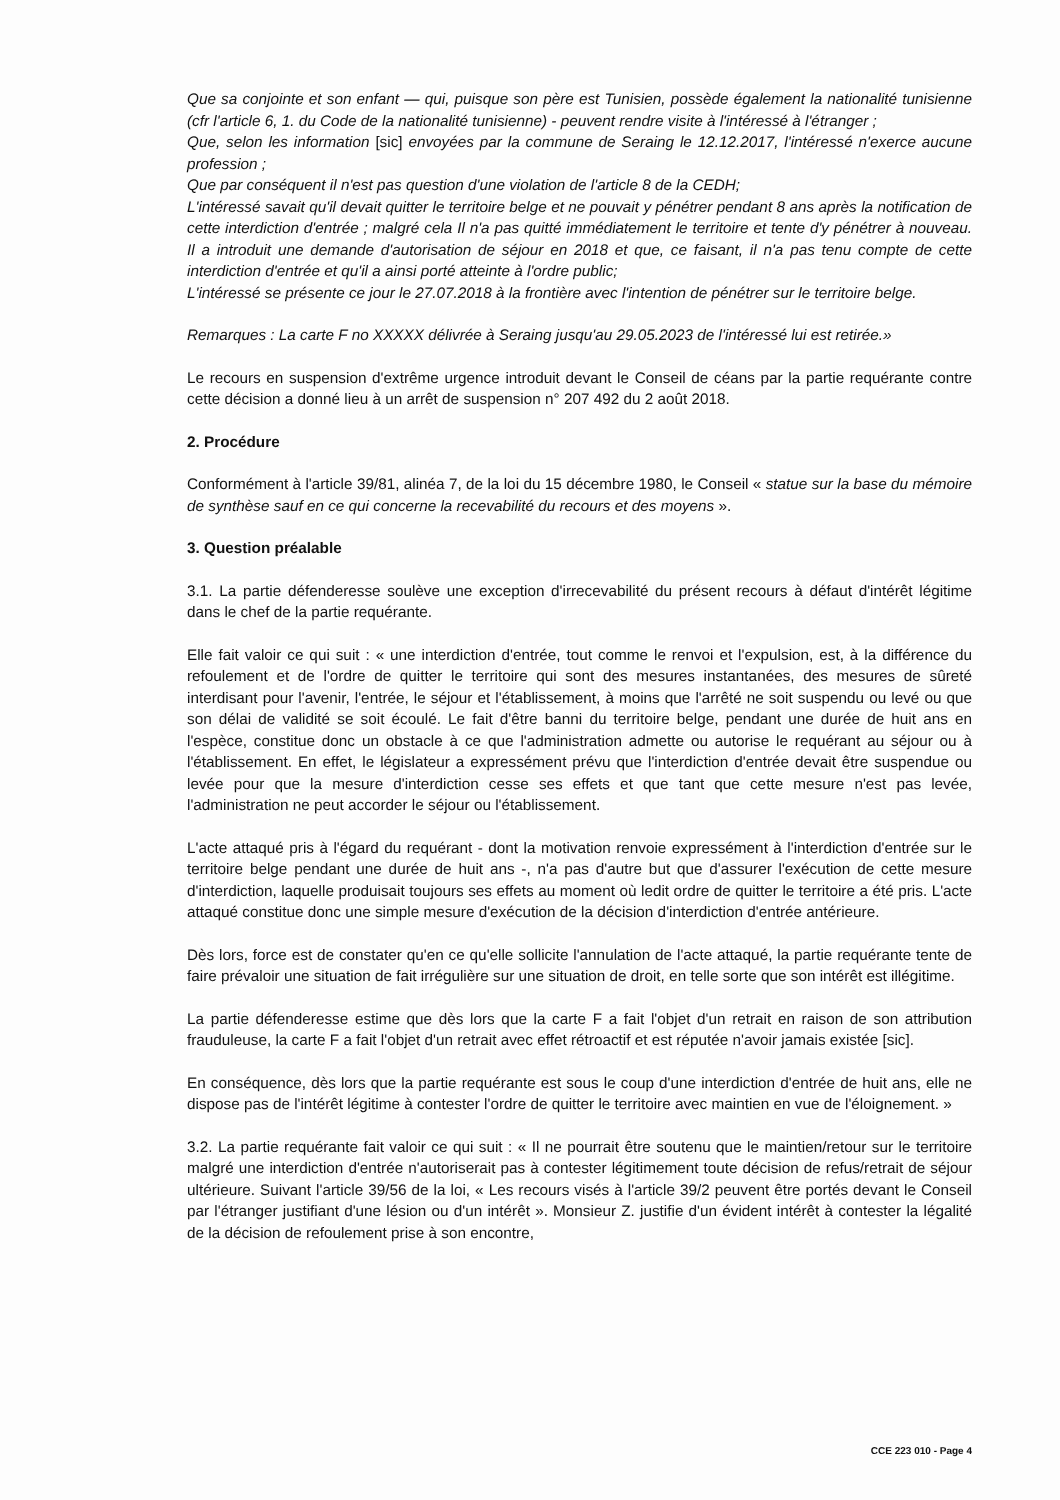Que sa conjointe et son enfant — qui, puisque son père est Tunisien, possède également la nationalité tunisienne (cfr l'article 6, 1. du Code de la nationalité tunisienne) - peuvent rendre visite à l'intéressé à l'étranger ;
Que, selon les information [sic] envoyées par la commune de Seraing le 12.12.2017, l'intéressé n'exerce aucune profession ;
Que par conséquent il n'est pas question d'une violation de l'article 8 de la CEDH;
L'intéressé savait qu'il devait quitter le territoire belge et ne pouvait y pénétrer pendant 8 ans après la notification de cette interdiction d'entrée ; malgré cela Il n'a pas quitté immédiatement le territoire et tente d'y pénétrer à nouveau. Il a introduit une demande d'autorisation de séjour en 2018 et que, ce faisant, il n'a pas tenu compte de cette interdiction d'entrée et qu'il a ainsi porté atteinte à l'ordre public;
L'intéressé se présente ce jour le 27.07.2018 à la frontière avec l'intention de pénétrer sur le territoire belge.
Remarques : La carte F no XXXXX délivrée à Seraing jusqu'au 29.05.2023 de l'intéressé lui est retirée.»
Le recours en suspension d'extrême urgence introduit devant le Conseil de céans par la partie requérante contre cette décision a donné lieu à un arrêt de suspension n° 207 492 du 2 août 2018.
2. Procédure
Conformément à l'article 39/81, alinéa 7, de la loi du 15 décembre 1980, le Conseil « statue sur la base du mémoire de synthèse sauf en ce qui concerne la recevabilité du recours et des moyens ».
3. Question préalable
3.1. La partie défenderesse soulève une exception d'irrecevabilité du présent recours à défaut d'intérêt légitime dans le chef de la partie requérante.
Elle fait valoir ce qui suit : « une interdiction d'entrée, tout comme le renvoi et l'expulsion, est, à la différence du refoulement et de l'ordre de quitter le territoire qui sont des mesures instantanées, des mesures de sûreté interdisant pour l'avenir, l'entrée, le séjour et l'établissement, à moins que l'arrêté ne soit suspendu ou levé ou que son délai de validité se soit écoulé. Le fait d'être banni du territoire belge, pendant une durée de huit ans en l'espèce, constitue donc un obstacle à ce que l'administration admette ou autorise le requérant au séjour ou à l'établissement. En effet, le législateur a expressément prévu que l'interdiction d'entrée devait être suspendue ou levée pour que la mesure d'interdiction cesse ses effets et que tant que cette mesure n'est pas levée, l'administration ne peut accorder le séjour ou l'établissement.
L'acte attaqué pris à l'égard du requérant - dont la motivation renvoie expressément à l'interdiction d'entrée sur le territoire belge pendant une durée de huit ans -, n'a pas d'autre but que d'assurer l'exécution de cette mesure d'interdiction, laquelle produisait toujours ses effets au moment où ledit ordre de quitter le territoire a été pris. L'acte attaqué constitue donc une simple mesure d'exécution de la décision d'interdiction d'entrée antérieure.
Dès lors, force est de constater qu'en ce qu'elle sollicite l'annulation de l'acte attaqué, la partie requérante tente de faire prévaloir une situation de fait irrégulière sur une situation de droit, en telle sorte que son intérêt est illégitime.
La partie défenderesse estime que dès lors que la carte F a fait l'objet d'un retrait en raison de son attribution frauduleuse, la carte F a fait l'objet d'un retrait avec effet rétroactif et est réputée n'avoir jamais existée [sic].
En conséquence, dès lors que la partie requérante est sous le coup d'une interdiction d'entrée de huit ans, elle ne dispose pas de l'intérêt légitime à contester l'ordre de quitter le territoire avec maintien en vue de l'éloignement. »
3.2. La partie requérante fait valoir ce qui suit : « Il ne pourrait être soutenu que le maintien/retour sur le territoire malgré une interdiction d'entrée n'autoriserait pas à contester légitimement toute décision de refus/retrait de séjour ultérieure. Suivant l'article 39/56 de la loi, « Les recours visés à l'article 39/2 peuvent être portés devant le Conseil par l'étranger justifiant d'une lésion ou d'un intérêt ». Monsieur Z. justifie d'un évident intérêt à contester la légalité de la décision de refoulement prise à son encontre,
CCE 223 010 - Page 4